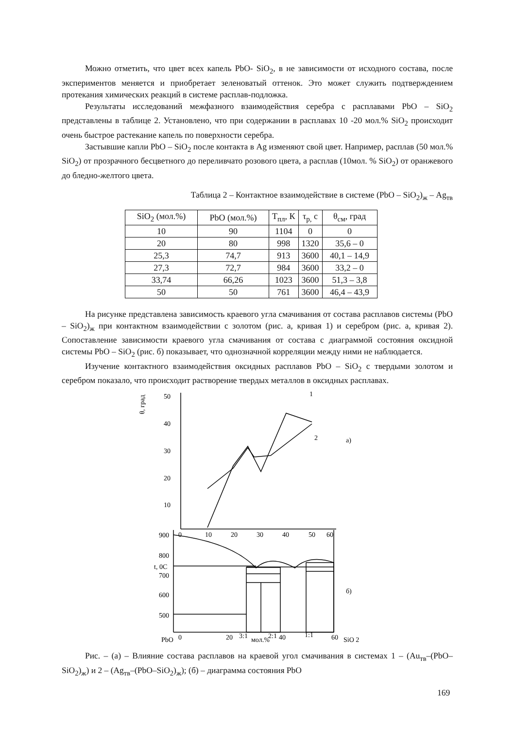Можно отметить, что цвет всех капель PbO- SiO<sub>2</sub>, в не зависимости от исходного состава, после экспериментов меняется и приобретает зеленоватый оттенок. Это может служить подтверждением протекания химических реакций в системе расплав-подложка.
Результаты исследований межфазного взаимодействия серебра с расплавами PbO – SiO<sub>2</sub> представлены в таблице 2. Установлено, что при содержании в расплавах 10 -20 мол.% SiO<sub>2</sub> происходит очень быстрое растекание капель по поверхности серебра.
Застывшие капли PbO – SiO<sub>2</sub> после контакта в Ag изменяют свой цвет. Например, расплав (50 мол.% SiO<sub>2</sub>) от прозрачного бесцветного до переливчато розового цвета, а расплав (10мол. % SiO<sub>2</sub>) от оранжевого до бледно-желтого цвета.
Таблица 2 – Контактное взаимодействие в системе (PbO – SiO<sub>2</sub>)<sub>ж</sub> – Ag<sub>тв</sub>
| SiO<sub>2</sub> (мол.%) | PbO (мол.%) | Т<sub>пл</sub>, К | τ<sub>р,</sub> с | θ<sub>см</sub>, град |
| --- | --- | --- | --- | --- |
| 10 | 90 | 1104 | 0 | 0 |
| 20 | 80 | 998 | 1320 | 35,6 – 0 |
| 25,3 | 74,7 | 913 | 3600 | 40,1 – 14,9 |
| 27,3 | 72,7 | 984 | 3600 | 33,2 – 0 |
| 33,74 | 66,26 | 1023 | 3600 | 51,3 – 3,8 |
| 50 | 50 | 761 | 3600 | 46,4 – 43,9 |
На рисунке представлена зависимость краевого угла смачивания от состава расплавов системы (PbO – SiO<sub>2</sub>)<sub>ж</sub> при контактном взаимодействии с золотом (рис. а, кривая 1) и серебром (рис. а, кривая 2). Сопоставление зависимости краевого угла смачивания от состава с диаграммой состояния оксидной системы PbO – SiO<sub>2</sub> (рис. б) показывает, что однозначной корреляции между ними не наблюдается.
Изучение контактного взаимодействия оксидных расплавов PbO – SiO<sub>2</sub> с твердыми золотом и серебром показало, что происходит растворение твердых металлов в оксидных расплавах.
50
40
30
20
10
0
10
20
30
40
50
60
900
800
700
600
500
θ, град
t, 0C
1
2
а)
б)
PbO
0
20
3:1
мол.%
2:1
40
1:1
60
SiO 2
Рис. – (а) – Влияние состава расплавов на краевой угол смачивания в системах 1 – (Au<sub>тв</sub>–(PbO–SiO<sub>2</sub>)<sub>ж</sub>) и 2 – (Ag<sub>тв</sub>–(PbO–SiO<sub>2</sub>)<sub>ж</sub>); (б) – диаграмма состояния PbO
169